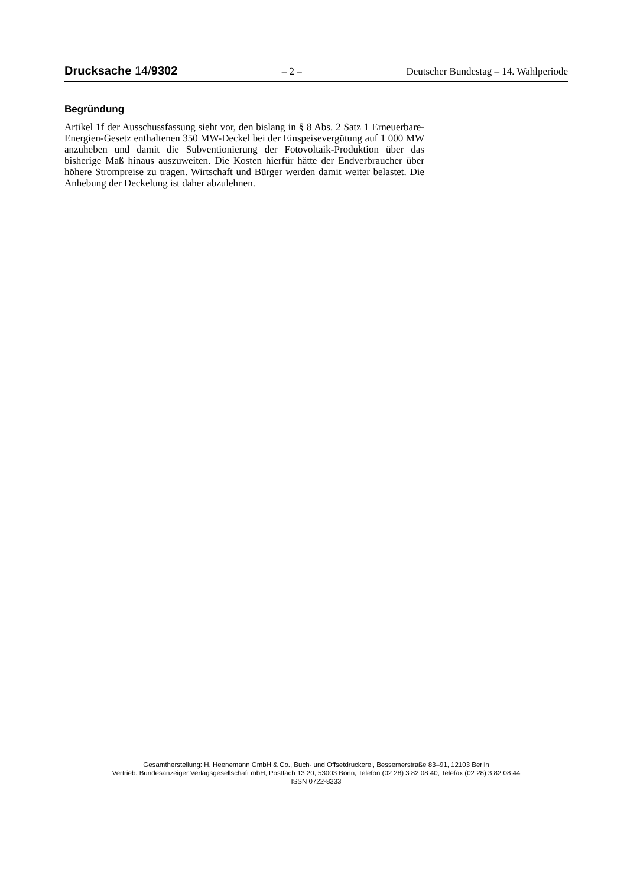Drucksache 14/9302 – 2 – Deutscher Bundestag – 14. Wahlperiode
Begründung
Artikel 1f der Ausschussfassung sieht vor, den bislang in § 8 Abs. 2 Satz 1 Erneuerbare-Energien-Gesetz enthaltenen 350 MW-Deckel bei der Einspeisevergütung auf 1 000 MW anzuheben und damit die Subventionierung der Fotovoltaik-Produktion über das bisherige Maß hinaus auszuweiten. Die Kosten hierfür hätte der Endverbraucher über höhere Strompreise zu tragen. Wirtschaft und Bürger werden damit weiter belastet. Die Anhebung der Deckelung ist daher abzulehnen.
Gesamtherstellung: H. Heenemann GmbH & Co., Buch- und Offsetdruckerei, Bessemerstraße 83–91, 12103 Berlin
Vertrieb: Bundesanzeiger Verlagsgesellschaft mbH, Postfach 13 20, 53003 Bonn, Telefon (02 28) 3 82 08 40, Telefax (02 28) 3 82 08 44
ISSN 0722-8333